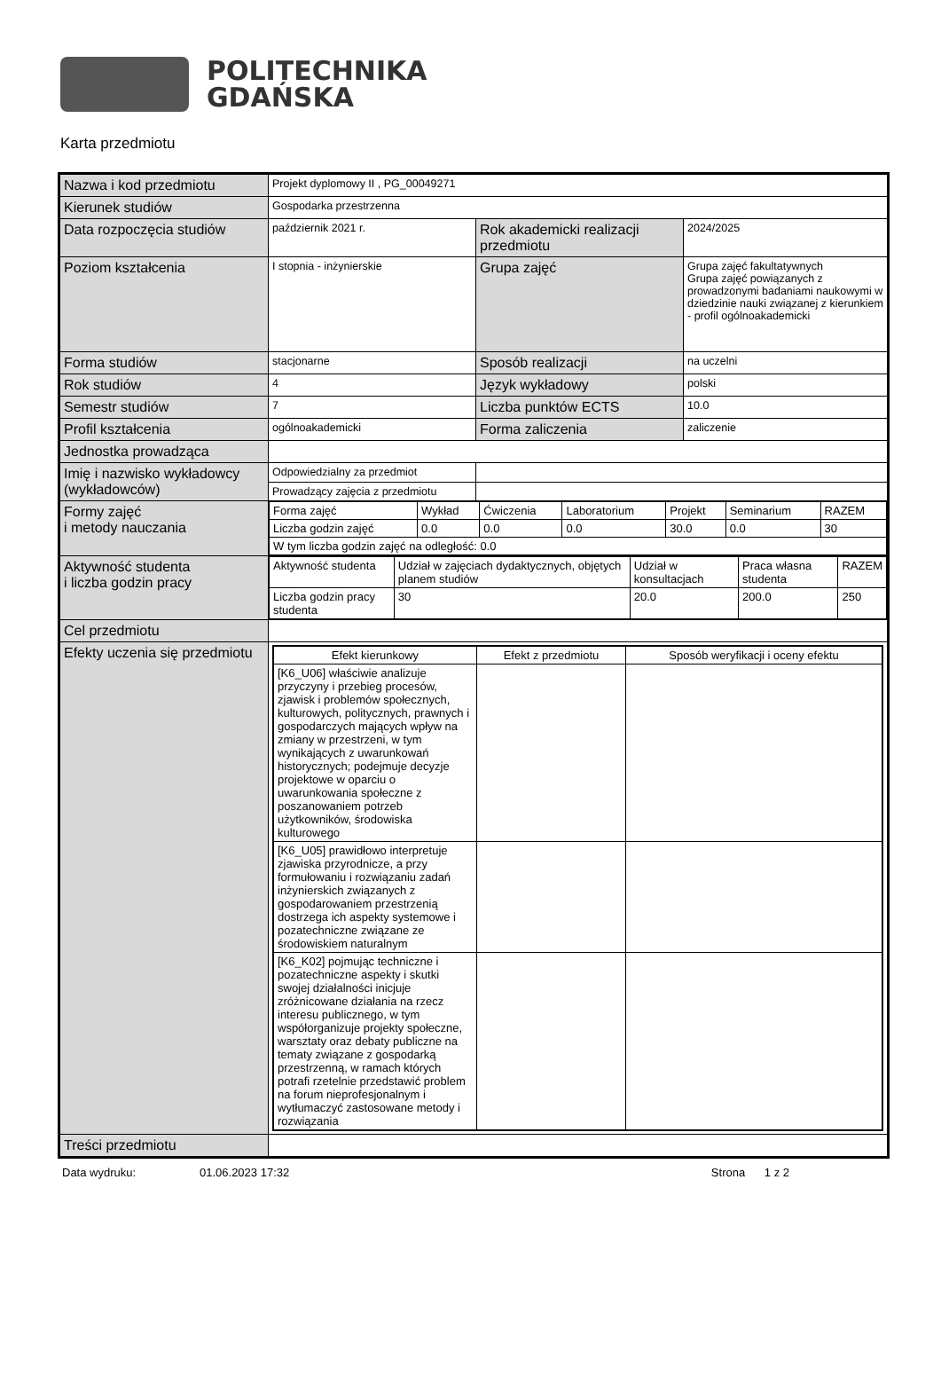POLITECHNIKA
GDAŃSKA
Karta przedmiotu
| Nazwa i kod przedmiotu | Projekt dyplomowy II , PG_00049271 | | |
| Kierunek studiów | Gospodarka przestrzenna | | |
| Data rozpoczęcia studiów | październik 2021 r. | Rok akademicki realizacji przedmiotu | 2024/2025 |
| Poziom kształcenia | I stopnia - inżynierskie | Grupa zajęć | Grupa zajęć fakultatywnych Grupa zajęć powiązanych z prowadzonymi badaniami naukowymi w dziedzinie nauki związanej z kierunkiem - profil ogólnoakademicki |
| Forma studiów | stacjonarne | Sposób realizacji | na uczelni |
| Rok studiów | 4 | Język wykładowy | polski |
| Semestr studiów | 7 | Liczba punktów ECTS | 10.0 |
| Profil kształcenia | ogólnoakademicki | Forma zaliczenia | zaliczenie |
| Jednostka prowadząca | | | |
| Imię i nazwisko wykładowcy (wykładowców) | Odpowiedzialny za przedmiot | | |
| | Prowadzący zajęcia z przedmiotu | | |
| Formy zajęć i metody nauczania | / Forma zajęć / Wykład / Ćwiczenia / Laboratorium / Projekt / Seminarium / RAZEM / / Liczba godzin zajęć / 0.0 / 0.0 / 0.0 / 30.0 / 0.0 / 30 / / W tym liczba godzin zajęć na odległość: 0.0 / / / / / / / | | |
| Aktywność studenta i liczba godzin pracy | / Aktywność studenta / Udział w zajęciach dydaktycznych, objętych planem studiów / Udział w konsultacjach / Praca własna studenta / RAZEM / / Liczba godzin pracy studenta / 30 / 20.0 / 200.0 / 250 / | | |
| Cel przedmiotu | | | |
| Efekty uczenia się przedmiotu | / Efekt kierunkowy / Efekt z przedmiotu / Sposób weryfikacji i oceny efektu / / --- / --- / --- / / [K6_U06] właściwie analizuje przyczyny i przebieg procesów, zjawisk i problemów społecznych, kulturowych, politycznych, prawnych i gospodarczych mających wpływ na zmiany w przestrzeni, w tym wynikających z uwarunkowań historycznych; podejmuje decyzje projektowe w oparciu o uwarunkowania społeczne z poszanowaniem potrzeb użytkowników, środowiska kulturowego / / / / [K6_U05] prawidłowo interpretuje zjawiska przyrodnicze, a przy formułowaniu i rozwiązaniu zadań inżynierskich związanych z gospodarowaniem przestrzenią dostrzega ich aspekty systemowe i pozatechniczne związane ze środowiskiem naturalnym / / / / [K6_K02] pojmując techniczne i pozatechniczne aspekty i skutki swojej działalności inicjuje zróżnicowane działania na rzecz interesu publicznego, w tym współorganizuje projekty społeczne, warsztaty oraz debaty publiczne na tematy związane z gospodarką przestrzenną, w ramach których potrafi rzetelnie przedstawić problem na forum nieprofesjonalnym i wytłumaczyć zastosowane metody i rozwiązania / / / | | |
| Treści przedmiotu | | | |
Data wydruku: 01.06.2023 17:32 Strona 1 z 2